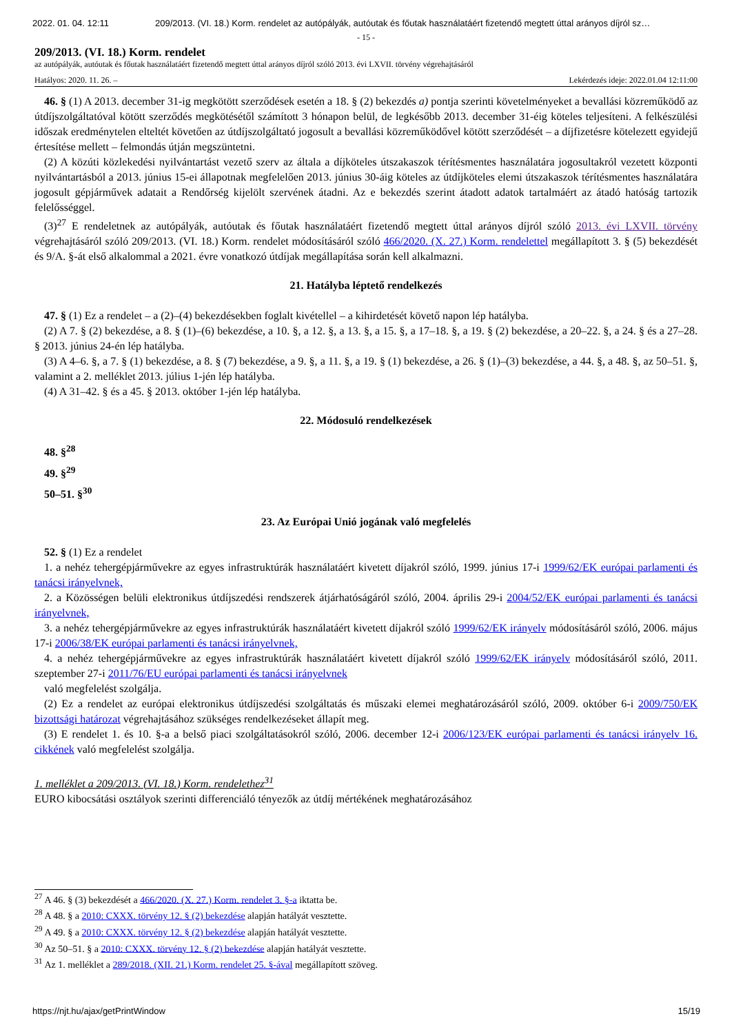2022. 01. 04. 12:11 209/2013. (VI. 18.) Korm. rendelet az autópályák, autóutak és főutak használatáért fizetendő megtett úttal arányos díjról sz…
- 15 -
209/2013. (VI. 18.) Korm. rendelet
az autópályák, autóutak és főutak használatáért fizetendő megtett úttal arányos díjról szóló 2013. évi LXVII. törvény végrehajtásáról
Hatályos: 2020. 11. 26. – Lekérdezés ideje: 2022.01.04 12:11:00
46. § (1) A 2013. december 31-ig megkötött szerződések esetén a 18. § (2) bekezdés a) pontja szerinti követelményeket a bevallási közreműködő az útdíjszolgáltatóval kötött szerződés megkötésétől számított 3 hónapon belül, de legkésőbb 2013. december 31-éig köteles teljesíteni. A felkészülési időszak eredménytelen elteltét követően az útdíjszolgáltató jogosult a bevallási közreműködővel kötött szerződését – a díjfizetésre kötelezett egyidejű értesítése mellett – felmondás útján megszüntetni.
(2) A közúti közlekedési nyilvántartást vezető szerv az általa a díjköteles útszakaszok térítésmentes használatára jogosultakról vezetett központi nyilvántartásból a 2013. június 15-ei állapotnak megfelelően 2013. június 30-áig köteles az útdíjköteles elemi útszakaszok térítésmentes használatára jogosult gépjárművek adatait a Rendőrség kijelölt szervének átadni. Az e bekezdés szerint átadott adatok tartalmáért az átadó hatóság tartozik felelősséggel.
(3)<sup>27</sup> E rendeletnek az autópályák, autóutak és főutak használatáért fizetendő megtett úttal arányos díjról szóló 2013. évi LXVII. törvény végrehajtásáról szóló 209/2013. (VI. 18.) Korm. rendelet módosításáról szóló 466/2020. (X. 27.) Korm. rendelettel megállapított 3. § (5) bekezdését és 9/A. §-át első alkalommal a 2021. évre vonatkozó útdíjak megállapítása során kell alkalmazni.
21. Hatályba léptető rendelkezés
47. § (1) Ez a rendelet – a (2)–(4) bekezdésekben foglalt kivétellel – a kihirdetését követő napon lép hatályba.
(2) A 7. § (2) bekezdése, a 8. § (1)–(6) bekezdése, a 10. §, a 12. §, a 13. §, a 15. §, a 17–18. §, a 19. § (2) bekezdése, a 20–22. §, a 24. § és a 27–28. § 2013. június 24-én lép hatályba.
(3) A 4–6. §, a 7. § (1) bekezdése, a 8. § (7) bekezdése, a 9. §, a 11. §, a 19. § (1) bekezdése, a 26. § (1)–(3) bekezdése, a 44. §, a 48. §, az 50–51. §, valamint a 2. melléklet 2013. július 1-jén lép hatályba.
(4) A 31–42. § és a 45. § 2013. október 1-jén lép hatályba.
22. Módosuló rendelkezések
48. §<sup>28</sup>
49. §<sup>29</sup>
50–51. §<sup>30</sup>
23. Az Európai Unió jogának való megfelelés
52. § (1) Ez a rendelet
1. a nehéz tehergépjárművekre az egyes infrastruktúrák használatáért kivetett díjakról szóló, 1999. június 17-i 1999/62/EK európai parlamenti és tanácsi irányelvnek,
2. a Közösségen belüli elektronikus útdíjszedési rendszerek átjárhatóságáról szóló, 2004. április 29-i 2004/52/EK európai parlamenti és tanácsi irányelvnek,
3. a nehéz tehergépjárművekre az egyes infrastruktúrák használatáért kivetett díjakról szóló 1999/62/EK irányelv módosításáról szóló, 2006. május 17-i 2006/38/EK európai parlamenti és tanácsi irányelvnek,
4. a nehéz tehergépjárművekre az egyes infrastruktúrák használatáért kivetett díjakról szóló 1999/62/EK irányelv módosításáról szóló, 2011. szeptember 27-i 2011/76/EU európai parlamenti és tanácsi irányelvnek
való megfelelést szolgálja.
(2) Ez a rendelet az európai elektronikus útdíjszedési szolgáltatás és műszaki elemei meghatározásáról szóló, 2009. október 6-i 2009/750/EK bizottsági határozat végrehajtásához szükséges rendelkezéseket állapít meg.
(3) E rendelet 1. és 10. §-a a belső piaci szolgáltatásokról szóló, 2006. december 12-i 2006/123/EK európai parlamenti és tanácsi irányelv 16. cikkének való megfelelést szolgálja.
1. melléklet a 209/2013. (VI. 18.) Korm. rendelethez<sup>31</sup>
EURO kibocsátási osztályok szerinti differenciáló tényezők az útdíj mértékének meghatározásához
<sup>27</sup> A 46. § (3) bekezdését a 466/2020. (X. 27.) Korm. rendelet 3. §-a iktatta be.
<sup>28</sup> A 48. § a 2010: CXXX. törvény 12. § (2) bekezdése alapján hatályát vesztette.
<sup>29</sup> A 49. § a 2010: CXXX. törvény 12. § (2) bekezdése alapján hatályát vesztette.
<sup>30</sup> Az 50–51. § a 2010: CXXX. törvény 12. § (2) bekezdése alapján hatályát vesztette.
<sup>31</sup> Az 1. melléklet a 289/2018. (XII. 21.) Korm. rendelet 25. §-ával megállapított szöveg.
https://njt.hu/ajax/getPrintWindow 15/19